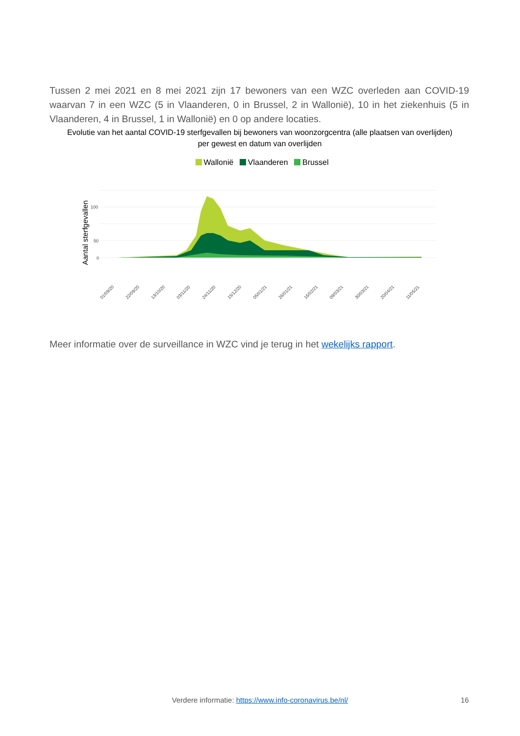Tussen 2 mei 2021 en 8 mei 2021 zijn 17 bewoners van een WZC overleden aan COVID-19 waarvan 7 in een WZC (5 in Vlaanderen, 0 in Brussel, 2 in Wallonië), 10 in het ziekenhuis (5 in Vlaanderen, 4 in Brussel, 1 in Wallonië) en 0 op andere locaties.
Evolutie van het aantal COVID-19 sterfgevallen bij bewoners van woonzorgcentra (alle plaatsen van overlijden) per gewest en datum van overlijden
Wallonië Vlaanderen Brussel
Aantal sterfgevallen
100
50
0
01/09/20
22/09/20
13/10/20
03/11/20
24/11/20
15/12/20
05/01/21
26/01/21
16/02/21
09/03/21
30/03/21
20/04/21
11/05/21
Meer informatie over de surveillance in WZC vind je terug in het wekelijks rapport.
Verdere informatie: https://www.info-coronavirus.be/nl/ 16